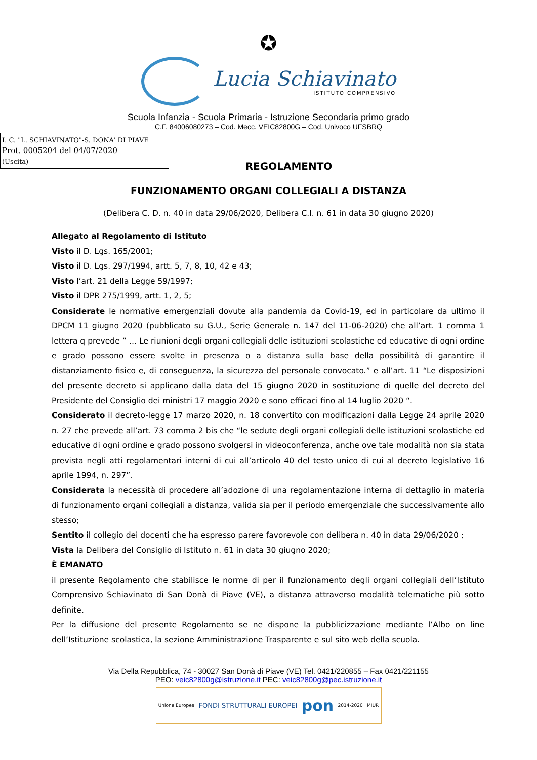✪
Lucia Schiavinato
ISTITUTO COMPRENSIVO
Scuola Infanzia - Scuola Primaria - Istruzione Secondaria primo grado
C.F. 84006080273 – Cod. Mecc. VEIC82800G – Cod. Univoco UFSBRQ
I. C. "L. SCHIAVINATO"-S. DONA' DI PIAVE
Prot. 0005204 del 04/07/2020
(Uscita)
REGOLAMENTO
FUNZIONAMENTO ORGANI COLLEGIALI A DISTANZA
(Delibera C. D. n. 40 in data 29/06/2020, Delibera C.I. n. 61 in data 30 giugno 2020)
Allegato al Regolamento di Istituto
Visto il D. Lgs. 165/2001;
Visto il D. Lgs. 297/1994, artt. 5, 7, 8, 10, 42 e 43;
Visto l’art. 21 della Legge 59/1997;
Visto il DPR 275/1999, artt. 1, 2, 5;
Considerate le normative emergenziali dovute alla pandemia da Covid-19, ed in particolare da ultimo il DPCM 11 giugno 2020 (pubblicato su G.U., Serie Generale n. 147 del 11-06-2020) che all’art. 1 comma 1 lettera q prevede ” … Le riunioni degli organi collegiali delle istituzioni scolastiche ed educative di ogni ordine e grado possono essere svolte in presenza o a distanza sulla base della possibilità di garantire il distanziamento fisico e, di conseguenza, la sicurezza del personale convocato.” e all’art. 11 “Le disposizioni del presente decreto si applicano dalla data del 15 giugno 2020 in sostituzione di quelle del decreto del Presidente del Consiglio dei ministri 17 maggio 2020 e sono efficaci fino al 14 luglio 2020 “.
Considerato il decreto-legge 17 marzo 2020, n. 18 convertito con modificazioni dalla Legge 24 aprile 2020 n. 27 che prevede all’art. 73 comma 2 bis che “le sedute degli organi collegiali delle istituzioni scolastiche ed educative di ogni ordine e grado possono svolgersi in videoconferenza, anche ove tale modalità non sia stata prevista negli atti regolamentari interni di cui all’articolo 40 del testo unico di cui al decreto legislativo 16 aprile 1994, n. 297”.
Considerata la necessità di procedere all’adozione di una regolamentazione interna di dettaglio in materia di funzionamento organi collegiali a distanza, valida sia per il periodo emergenziale che successivamente allo stesso;
Sentito il collegio dei docenti che ha espresso parere favorevole con delibera n. 40 in data 29/06/2020 ;
Vista la Delibera del Consiglio di Istituto n. 61 in data 30 giugno 2020;
È EMANATO
il presente Regolamento che stabilisce le norme di per il funzionamento degli organi collegiali dell’Istituto Comprensivo Schiavinato di San Donà di Piave (VE), a distanza attraverso modalità telematiche più sotto definite.
Per la diffusione del presente Regolamento se ne dispone la pubblicizzazione mediante l’Albo on line dell’Istituzione scolastica, la sezione Amministrazione Trasparente e sul sito web della scuola.
Via Della Repubblica, 74 - 30027 San Donà di Piave (VE) Tel. 0421/220855 – Fax 0421/221155
PEO: veic82800g@istruzione.it PEC: veic82800g@pec.istruzione.it
Unione Europea FONDI STRUTTURALI EUROPEI pon 2014-2020 MIUR